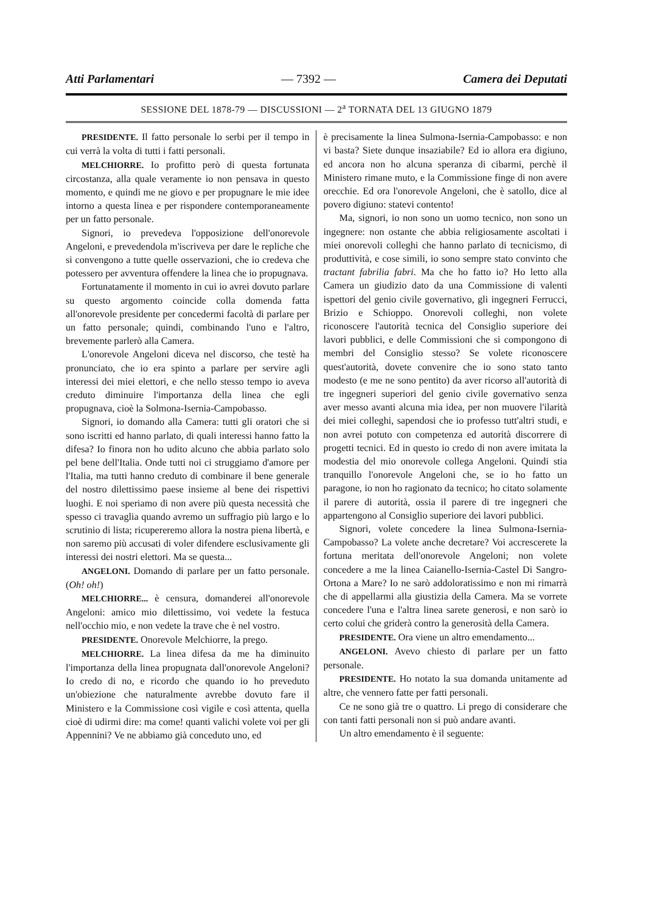Atti Parlamentari — 7392 — Camera dei Deputati
SESSIONE DEL 1878-79 — DISCUSSIONI — 2<sup>a</sup> TORNATA DEL 13 GIUGNO 1879
PRESIDENTE. Il fatto personale lo serbi per il tempo in cui verrà la volta di tutti i fatti personali.
MELCHIORRE. Io profitto però di questa fortunata circostanza, alla quale veramente io non pensava in questo momento, e quindi me ne giovo e per propugnare le mie idee intorno a questa linea e per rispondere contemporaneamente per un fatto personale.
Signori, io prevedeva l'opposizione dell'onorevole Angeloni, e prevedendola m'iscriveva per dare le repliche che si convengono a tutte quelle osservazioni, che io credeva che potessero per avventura offendere la linea che io propugnava.
Fortunatamente il momento in cui io avrei dovuto parlare su questo argomento coincide colla domenda fatta all'onorevole presidente per concedermi facoltà di parlare per un fatto personale; quindi, combinando l'uno e l'altro, brevemente parlerò alla Camera.
L'onorevole Angeloni diceva nel discorso, che testè ha pronunciato, che io era spinto a parlare per servire agli interessi dei miei elettori, e che nello stesso tempo io aveva creduto diminuire l'importanza della linea che egli propugnava, cioè la Solmona-Isernia-Campobasso.
Signori, io domando alla Camera: tutti gli oratori che si sono iscritti ed hanno parlato, di quali interessi hanno fatto la difesa? Io finora non ho udito alcuno che abbia parlato solo pel bene dell'Italia. Onde tutti noi ci struggiamo d'amore per l'Italia, ma tutti hanno creduto di combinare il bene generale del nostro dilettissimo paese insieme al bene dei rispettivi luoghi. E noi speriamo di non avere più questa necessità che spesso ci travaglia quando avremo un suffragio più largo e lo scrutinio di lista; ricupereremo allora la nostra piena libertà, e non saremo più accusati di voler difendere esclusivamente gli interessi dei nostri elettori. Ma se questa...
ANGELONI. Domando di parlare per un fatto personale. (Oh! oh!)
MELCHIORRE... è censura, domanderei all'onorevole Angeloni: amico mio dilettissimo, voi vedete la festuca nell'occhio mio, e non vedete la trave che è nel vostro.
PRESIDENTE. Onorevole Melchiorre, la prego.
MELCHIORRE. La linea difesa da me ha diminuito l'importanza della linea propugnata dall'onorevole Angeloni? Io credo di no, e ricordo che quando io ho preveduto un'obiezione che naturalmente avrebbe dovuto fare il Ministero e la Commissione così vigile e così attenta, quella cioè di udirmi dire: ma come! quanti valichi volete voi per gli Appennini? Ve ne abbiamo già conceduto uno, ed
è precisamente la linea Sulmona-Isernia-Campobasso: e non vi basta? Siete dunque insaziabile? Ed io allora era digiuno, ed ancora non ho alcuna speranza di cibarmi, perchè il Ministero rimane muto, e la Commissione finge di non avere orecchie. Ed ora l'onorevole Angeloni, che è satollo, dice al povero digiuno: statevi contento!
Ma, signori, io non sono un uomo tecnico, non sono un ingegnere: non ostante che abbia religiosamente ascoltati i miei onorevoli colleghi che hanno parlato di tecnicismo, di produttività, e cose simili, io sono sempre stato convinto che tractant fabrilia fabri. Ma che ho fatto io? Ho letto alla Camera un giudizio dato da una Commissione di valenti ispettori del genio civile governativo, gli ingegneri Ferrucci, Brizio e Schioppo. Onorevoli colleghi, non volete riconoscere l'autorità tecnica del Consiglio superiore dei lavori pubblici, e delle Commissioni che si compongono di membri del Consiglio stesso? Se volete riconoscere quest'autorità, dovete convenire che io sono stato tanto modesto (e me ne sono pentito) da aver ricorso all'autorità di tre ingegneri superiori del genio civile governativo senza aver messo avanti alcuna mia idea, per non muovere l'ilarità dei miei colleghi, sapendosi che io professo tutt'altri studi, e non avrei potuto con competenza ed autorità discorrere di progetti tecnici. Ed in questo io credo di non avere imitata la modestia del mio onorevole collega Angeloni. Quindi stia tranquillo l'onorevole Angeloni che, se io ho fatto un paragone, io non ho ragionato da tecnico; ho citato solamente il parere di autorità, ossia il parere di tre ingegneri che appartengono al Consiglio superiore dei lavori pubblici.
Signori, volete concedere la linea Sulmona-Isernia-Campobasso? La volete anche decretare? Voi accrescerete la fortuna meritata dell'onorevole Angeloni; non volete concedere a me la linea Caianello-Isernia-Castel Di Sangro-Ortona a Mare? Io ne sarò addoloratissimo e non mi rimarrà che di appellarmi alla giustizia della Camera. Ma se vorrete concedere l'una e l'altra linea sarete generosi, e non sarò io certo colui che griderà contro la generosità della Camera.
PRESIDENTE. Ora viene un altro emendamento...
ANGELONI. Avevo chiesto di parlare per un fatto personale.
PRESIDENTE. Ho notato la sua domanda unitamente ad altre, che vennero fatte per fatti personali.
Ce ne sono già tre o quattro. Li prego di considerare che con tanti fatti personali non si può andare avanti.
Un altro emendamento è il seguente: